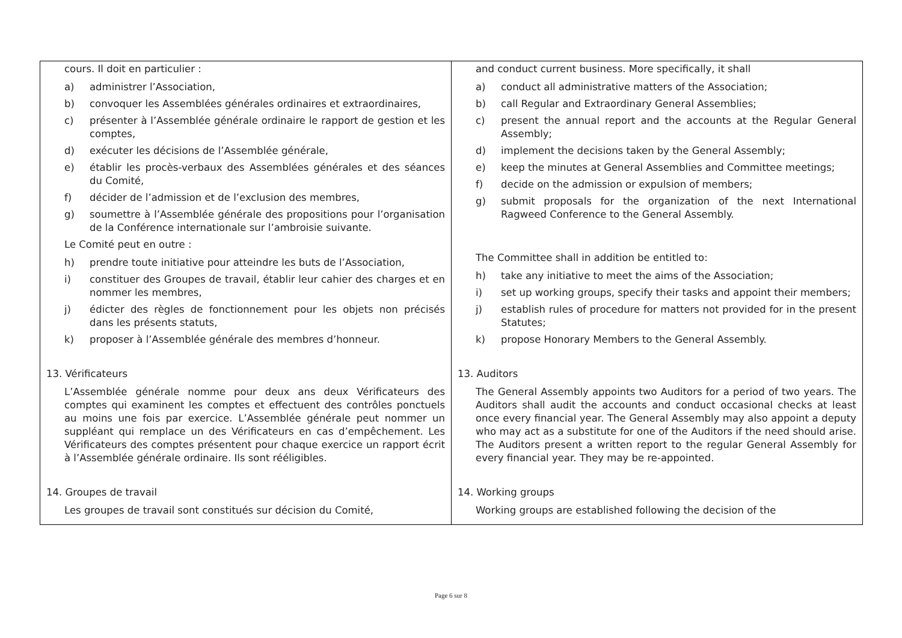| cours. Il doit en particulier : a) administrer l’Association, b) convoquer les Assemblées générales ordinaires et extraordinaires, c) présenter à l’Assemblée générale ordinaire le rapport de gestion et les comptes, d) exécuter les décisions de l’Assemblée générale, e) établir les procès-verbaux des Assemblées générales et des séances du Comité, f) décider de l’admission et de l’exclusion des membres, g) soumettre à l’Assemblée générale des propositions pour l’organisation de la Conférence internationale sur l’ambroisie suivante. Le Comité peut en outre : h) prendre toute initiative pour atteindre les buts de l’Association, i) constituer des Groupes de travail, établir leur cahier des charges et en nommer les membres, j) édicter des règles de fonctionnement pour les objets non précisés dans les présents statuts, k) proposer à l’Assemblée générale des membres d’honneur. 13. Vérificateurs L’Assemblée générale nomme pour deux ans deux Vérificateurs des comptes qui examinent les comptes et effectuent des contrôles ponctuels au moins une fois par exercice. L’Assemblée générale peut nommer un suppléant qui remplace un des Vérificateurs en cas d’empêchement. Les Vérificateurs des comptes présentent pour chaque exercice un rapport écrit à l’Assemblée générale ordinaire. Ils sont rééligibles. 14. Groupes de travail Les groupes de travail sont constitués sur décision du Comité, | and conduct current business. More specifically, it shall a) conduct all administrative matters of the Association; b) call Regular and Extraordinary General Assemblies; c) present the annual report and the accounts at the Regular General Assembly; d) implement the decisions taken by the General Assembly; e) keep the minutes at General Assemblies and Committee meetings; f) decide on the admission or expulsion of members; g) submit proposals for the organization of the next International Ragweed Conference to the General Assembly. The Committee shall in addition be entitled to: h) take any initiative to meet the aims of the Association; i) set up working groups, specify their tasks and appoint their members; j) establish rules of procedure for matters not provided for in the present Statutes; k) propose Honorary Members to the General Assembly. 13. Auditors The General Assembly appoints two Auditors for a period of two years. The Auditors shall audit the accounts and conduct occasional checks at least once every financial year. The General Assembly may also appoint a deputy who may act as a substitute for one of the Auditors if the need should arise. The Auditors present a written report to the regular General Assembly for every financial year. They may be re-appointed. 14. Working groups Working groups are established following the decision of the |
Page 6 sur 8